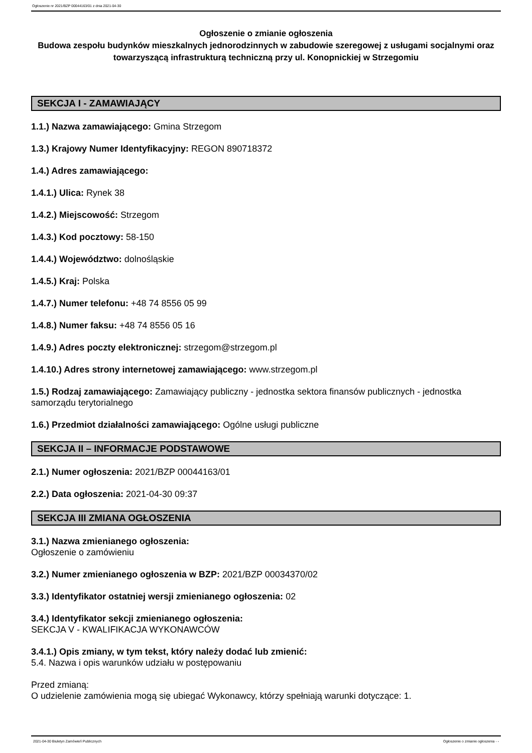Ogłoszenie nr 2021/BZP 00044163/01 z dnia 2021-04-30
Ogłoszenie o zmianie ogłoszenia
Budowa zespołu budynków mieszkalnych jednorodzinnych w zabudowie szeregowej z usługami socjalnymi oraz towarzyszącą infrastrukturą techniczną przy ul. Konopnickiej w Strzegomiu
SEKCJA I - ZAMAWIAJĄCY
1.1.) Nazwa zamawiającego: Gmina Strzegom
1.3.) Krajowy Numer Identyfikacyjny: REGON 890718372
1.4.) Adres zamawiającego:
1.4.1.) Ulica: Rynek 38
1.4.2.) Miejscowość: Strzegom
1.4.3.) Kod pocztowy: 58-150
1.4.4.) Województwo: dolnośląskie
1.4.5.) Kraj: Polska
1.4.7.) Numer telefonu: +48 74 8556 05 99
1.4.8.) Numer faksu: +48 74 8556 05 16
1.4.9.) Adres poczty elektronicznej: strzegom@strzegom.pl
1.4.10.) Adres strony internetowej zamawiającego: www.strzegom.pl
1.5.) Rodzaj zamawiającego: Zamawiający publiczny - jednostka sektora finansów publicznych - jednostka samorządu terytorialnego
1.6.) Przedmiot działalności zamawiającego: Ogólne usługi publiczne
SEKCJA II – INFORMACJE PODSTAWOWE
2.1.) Numer ogłoszenia: 2021/BZP 00044163/01
2.2.) Data ogłoszenia: 2021-04-30 09:37
SEKCJA III ZMIANA OGŁOSZENIA
3.1.) Nazwa zmienianego ogłoszenia:
Ogłoszenie o zamówieniu
3.2.) Numer zmienianego ogłoszenia w BZP: 2021/BZP 00034370/02
3.3.) Identyfikator ostatniej wersji zmienianego ogłoszenia: 02
3.4.) Identyfikator sekcji zmienianego ogłoszenia:
SEKCJA V - KWALIFIKACJA WYKONAWCÓW
3.4.1.) Opis zmiany, w tym tekst, który należy dodać lub zmienić:
5.4. Nazwa i opis warunków udziału w postępowaniu
Przed zmianą:
O udzielenie zamówienia mogą się ubiegać Wykonawcy, którzy spełniają warunki dotyczące: 1.
2021-04-30 Biuletyn Zamówień Publicznych Ogłoszenie o zmianie ogłoszenia - -